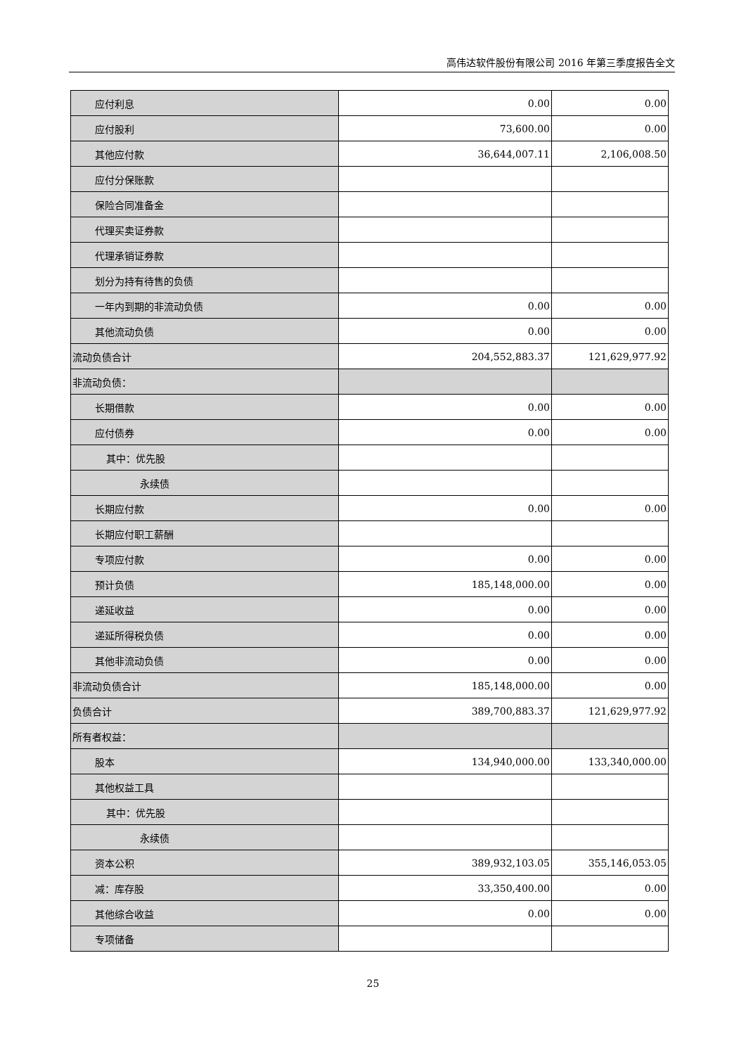高伟达软件股份有限公司 2016 年第三季度报告全文
| 应付利息 | 0.00 | 0.00 |
| 应付股利 | 73,600.00 | 0.00 |
| 其他应付款 | 36,644,007.11 | 2,106,008.50 |
| 应付分保账款 | | |
| 保险合同准备金 | | |
| 代理买卖证券款 | | |
| 代理承销证券款 | | |
| 划分为持有待售的负债 | | |
| 一年内到期的非流动负债 | 0.00 | 0.00 |
| 其他流动负债 | 0.00 | 0.00 |
| 流动负债合计 | 204,552,883.37 | 121,629,977.92 |
| 非流动负债： | | |
| 长期借款 | 0.00 | 0.00 |
| 应付债券 | 0.00 | 0.00 |
| 其中：优先股 | | |
| 永续债 | | |
| 长期应付款 | 0.00 | 0.00 |
| 长期应付职工薪酬 | | |
| 专项应付款 | 0.00 | 0.00 |
| 预计负债 | 185,148,000.00 | 0.00 |
| 递延收益 | 0.00 | 0.00 |
| 递延所得税负债 | 0.00 | 0.00 |
| 其他非流动负债 | 0.00 | 0.00 |
| 非流动负债合计 | 185,148,000.00 | 0.00 |
| 负债合计 | 389,700,883.37 | 121,629,977.92 |
| 所有者权益： | | |
| 股本 | 134,940,000.00 | 133,340,000.00 |
| 其他权益工具 | | |
| 其中：优先股 | | |
| 永续债 | | |
| 资本公积 | 389,932,103.05 | 355,146,053.05 |
| 减：库存股 | 33,350,400.00 | 0.00 |
| 其他综合收益 | 0.00 | 0.00 |
| 专项储备 | | |
25